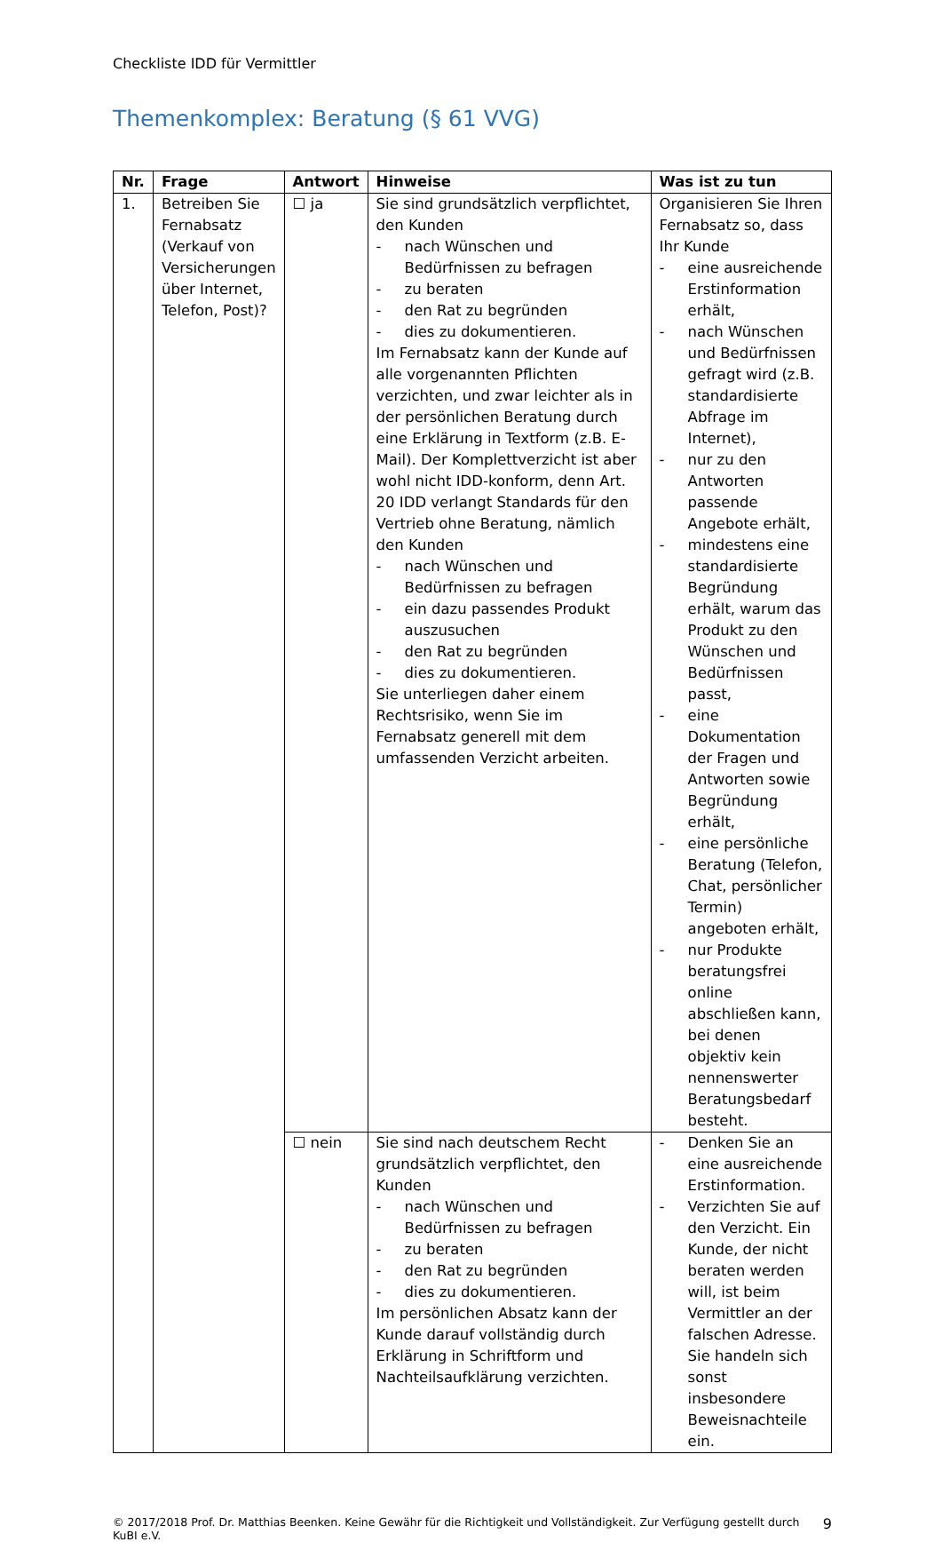Checkliste IDD für Vermittler
Themenkomplex: Beratung (§ 61 VVG)
| Nr. | Frage | Antwort | Hinweise | Was ist zu tun |
| --- | --- | --- | --- | --- |
| 1. | Betreiben Sie Fernabsatz (Verkauf von Versicherungen über Internet, Telefon, Post)? | ☐ ja | Sie sind grundsätzlich verpflichtet, den Kunden - nach Wünschen und Bedürfnissen zu befragen - zu beraten - den Rat zu begründen - dies zu dokumentieren. Im Fernabsatz kann der Kunde auf alle vorgenannten Pflichten verzichten, und zwar leichter als in der persönlichen Beratung durch eine Erklärung in Textform (z.B. E-Mail). Der Komplettverzicht ist aber wohl nicht IDD-konform, denn Art. 20 IDD verlangt Standards für den Vertrieb ohne Beratung, nämlich den Kunden - nach Wünschen und Bedürfnissen zu befragen - ein dazu passendes Produkt auszusuchen - den Rat zu begründen - dies zu dokumentieren. Sie unterliegen daher einem Rechtsrisiko, wenn Sie im Fernabsatz generell mit dem umfassenden Verzicht arbeiten. | Organisieren Sie Ihren Fernabsatz so, dass Ihr Kunde - eine ausreichende Erstinformation erhält, - nach Wünschen und Bedürfnissen gefragt wird (z.B. standardisierte Abfrage im Internet), - nur zu den Antworten passende Angebote erhält, - mindestens eine standardisierte Begründung erhält, warum das Produkt zu den Wünschen und Bedürfnissen passt, - eine Dokumentation der Fragen und Antworten sowie Begründung erhält, - eine persönliche Beratung (Telefon, Chat, persönlicher Termin) angeboten erhält, - nur Produkte beratungsfrei online abschließen kann, bei denen objektiv kein nennenswerter Beratungsbedarf besteht. |
| | | ☐ nein | Sie sind nach deutschem Recht grundsätzlich verpflichtet, den Kunden - nach Wünschen und Bedürfnissen zu befragen - zu beraten - den Rat zu begründen - dies zu dokumentieren. Im persönlichen Absatz kann der Kunde darauf vollständig durch Erklärung in Schriftform und Nachteilsaufklärung verzichten. | - Denken Sie an eine ausreichende Erstinformation. - Verzichten Sie auf den Verzicht. Ein Kunde, der nicht beraten werden will, ist beim Vermittler an der falschen Adresse. Sie handeln sich sonst insbesondere Beweisnachteile ein. |
© 2017/2018 Prof. Dr. Matthias Beenken. Keine Gewähr für die Richtigkeit und Vollständigkeit. Zur Verfügung gestellt durch KuBI e.V. 9